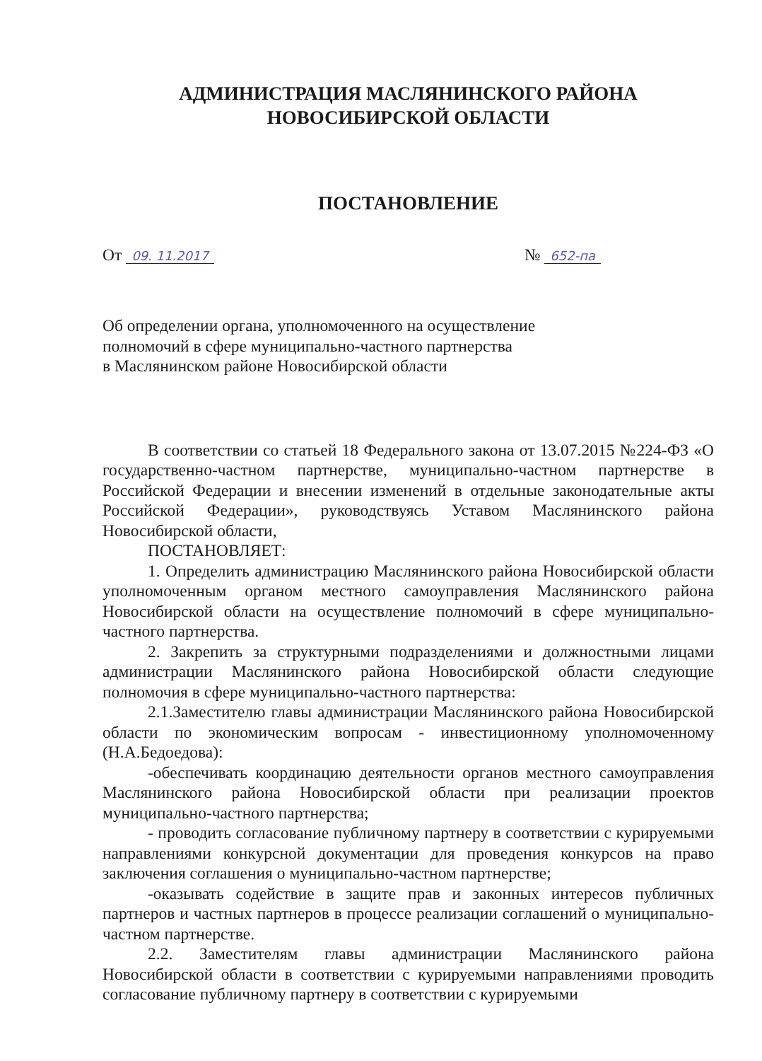АДМИНИСТРАЦИЯ МАСЛЯНИНСКОГО РАЙОНА
НОВОСИБИРСКОЙ ОБЛАСТИ
ПОСТАНОВЛЕНИЕ
От 09. 11.2017 № 652-па
Об определении органа, уполномоченного на осуществление
полномочий в сфере муниципально-частного партнерства
в Маслянинском районе Новосибирской области
В соответствии со статьей 18 Федерального закона от 13.07.2015 №224-ФЗ «О государственно-частном партнерстве, муниципально-частном партнерстве в Российской Федерации и внесении изменений в отдельные законодательные акты Российской Федерации», руководствуясь Уставом Маслянинского района Новосибирской области,
ПОСТАНОВЛЯЕТ:
1. Определить администрацию Маслянинского района Новосибирской области уполномоченным органом местного самоуправления Маслянинского района Новосибирской области на осуществление полномочий в сфере муниципально-частного партнерства.
2. Закрепить за структурными подразделениями и должностными лицами администрации Маслянинского района Новосибирской области следующие полномочия в сфере муниципально-частного партнерства:
2.1.Заместителю главы администрации Маслянинского района Новосибирской области по экономическим вопросам - инвестиционному уполномоченному (Н.А.Бедоедова):
-обеспечивать координацию деятельности органов местного самоуправления Маслянинского района Новосибирской области при реализации проектов муниципально-частного партнерства;
- проводить согласование публичному партнеру в соответствии с курируемыми направлениями конкурсной документации для проведения конкурсов на право заключения соглашения о муниципально-частном партнерстве;
-оказывать содействие в защите прав и законных интересов публичных партнеров и частных партнеров в процессе реализации соглашений о муниципально-частном партнерстве.
2.2. Заместителям главы администрации Маслянинского района Новосибирской области в соответствии с курируемыми направлениями проводить согласование публичному партнеру в соответствии с курируемыми